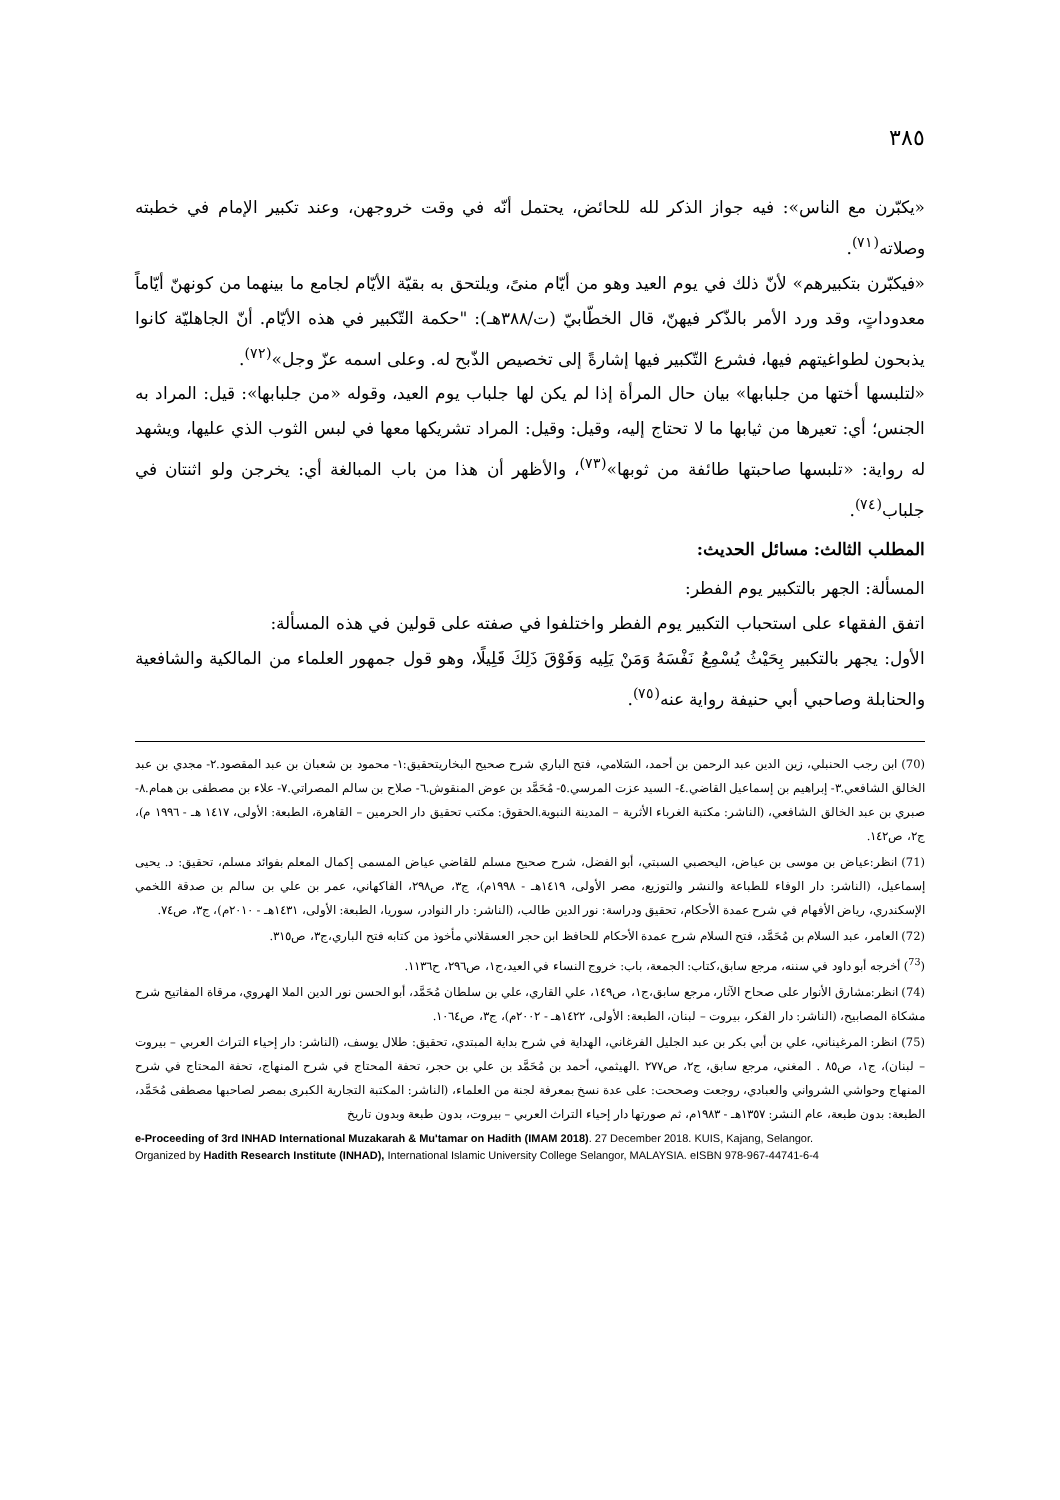٣٨٥
«يكبّرن مع الناس»: فيه جواز الذكر لله للحائض، يحتمل أنّه في وقت خروجهن، وعند تكبير الإمام في خطبته وصلاته<sup>(٧١)</sup>.
«فيكبّرن بتكبيرهم» لأنّ ذلك في يوم العيد وهو من أيّام منىً، ويلتحق به بقيّة الأيّام لجامع ما بينهما من كونهنّ أيّاماً معدوداتٍ، وقد ورد الأمر بالذّكر فيهنّ، قال الخطّابيّ (ت/٣٨٨هـ): "حكمة التّكبير في هذه الأيّام. أنّ الجاهليّة كانوا يذبحون لطواغيتهم فيها، فشرع التّكبير فيها إشارةً إلى تخصيص الذّبح له. وعلى اسمه عزّ وجل»<sup>(٧٢)</sup>.
«لتلبسها أختها من جلبابها» بيان حال المرأة إذا لم يكن لها جلباب يوم العيد، وقوله «من جلبابها»: قيل: المراد به الجنس؛ أي: تعيرها من ثيابها ما لا تحتاج إليه، وقيل: وقيل: المراد تشريكها معها في لبس الثوب الذي عليها، ويشهد له رواية: «تلبسها صاحبتها طائفة من ثوبها»<sup>(٧٣)</sup>، والأظهر أن هذا من باب المبالغة أي: يخرجن ولو اثنتان في جلباب<sup>(٧٤)</sup>.
المطلب الثالث: مسائل الحديث:
المسألة: الجهر بالتكبير يوم الفطر:
اتفق الفقهاء على استحباب التكبير يوم الفطر واختلفوا في صفته على قولين في هذه المسألة:
الأول: يجهر بالتكبير بِحَيْثُ يُسْمِعُ نَفْسَهُ وَمَنْ يَلِيه وَفَوْقَ ذَلِكَ قَلِيلًا، وهو قول جمهور العلماء من المالكية والشافعية والحنابلة وصاحبي أبي حنيفة رواية عنه<sup>(٧٥)</sup>.
(70) ابن رجب الحنبلي، زين الدين عبد الرحمن بن أحمد، السَلامي، فتح الباري شرح صحيح البخاريتحقيق:١- محمود بن شعبان بن عبد المقصود.٢- مجدي بن عبد الخالق الشافعي.٣- إبراهيم بن إسماعيل القاضي.٤- السيد عزت المرسي.٥- مُحَمَّد بن عوض المنقوش.٦- صلاح بن سالم المصراتي.٧- علاء بن مصطفى بن همام.٨- صبري بن عبد الخالق الشافعي، (الناشر: مكتبة الغرباء الأثرية – المدينة النبوية.الحقوق: مكتب تحقيق دار الحرمين – القاهرة، الطبعة: الأولى، ١٤١٧ هـ - ١٩٩٦ م)، ج٢، ص١٤٢.
(71) انظر:عياض بن موسى بن عياض، اليحصبي السبتي، أبو الفضل، شرح صحيح مسلم للقاضي عياض المسمى إكمال المعلم بفوائد مسلم، تحقيق: د. يحيى إسماعيل، (الناشر: دار الوفاء للطباعة والنشر والتوزيع، مصر الأولى، ١٤١٩هـ - ١٩٩٨م)، ج٣، ص٢٩٨، الفاكهاني، عمر بن علي بن سالم بن صدقة اللخمي الإسكندري، رياض الأفهام في شرح عمدة الأحكام، تحقيق ودراسة: نور الدين طالب، (الناشر: دار النوادر، سوريا، الطبعة: الأولى، ١٤٣١هـ - ٢٠١٠م)، ج٣، ص٧٤.
(72) العامر، عبد السلام بن مُحَمَّد، فتح السلام شرح عمدة الأحكام للحافظ ابن حجر العسقلاني مأخوذ من كتابه فتح الباري،ج٣، ص٣١٥.
(<sup>73</sup>) أخرجه أبو داود في سننه، مرجع سابق،كتاب: الجمعة، باب: خروج النساء في العيد،ج١، ص٢٩٦، ح١١٣٦.
(74) انظر:مشارق الأنوار على صحاح الآثار، مرجع سابق،ج١، ص١٤٩، علي القاري، علي بن سلطان مُحَمَّد، أبو الحسن نور الدين الملا الهروي، مرقاة المفاتيح شرح مشكاة المصابيح، (الناشر: دار الفكر، بيروت – لبنان، الطبعة: الأولى، ١٤٢٢هـ - ٢٠٠٢م)، ج٣، ص١٠٦٤.
(75) انظر: المرغيناني، علي بن أبي بكر بن عبد الجليل الفرغاني، الهداية في شرح بداية المبتدي، تحقيق: طلال يوسف، (الناشر: دار إحياء التراث العربي – بيروت – لبنان)، ج١، ص٨٥ . المغني، مرجع سابق، ج٢، ص٢٧٧ .الهيثمي، أحمد بن مُحَمَّد بن علي بن حجر، تحفة المحتاج في شرح المنهاج، تحفة المحتاج في شرح المنهاج وحواشي الشرواني والعبادي، روجعت وصححت: على عدة نسخ بمعرفة لجنة من العلماء، (الناشر: المكتبة التجارية الكبرى بمصر لصاحبها مصطفى مُحَمَّد، الطبعة: بدون طبعة، عام النشر: ١٣٥٧هـ - ١٩٨٣م، ثم صورتها دار إحياء التراث العربي – بيروت، بدون طبعة وبدون تاريخ
e-Proceeding of 3rd INHAD International Muzakarah & Mu'tamar on Hadith (IMAM 2018). 27 December 2018. KUIS, Kajang, Selangor.
Organized by Hadith Research Institute (INHAD), International Islamic University College Selangor, MALAYSIA. eISBN 978-967-44741-6-4